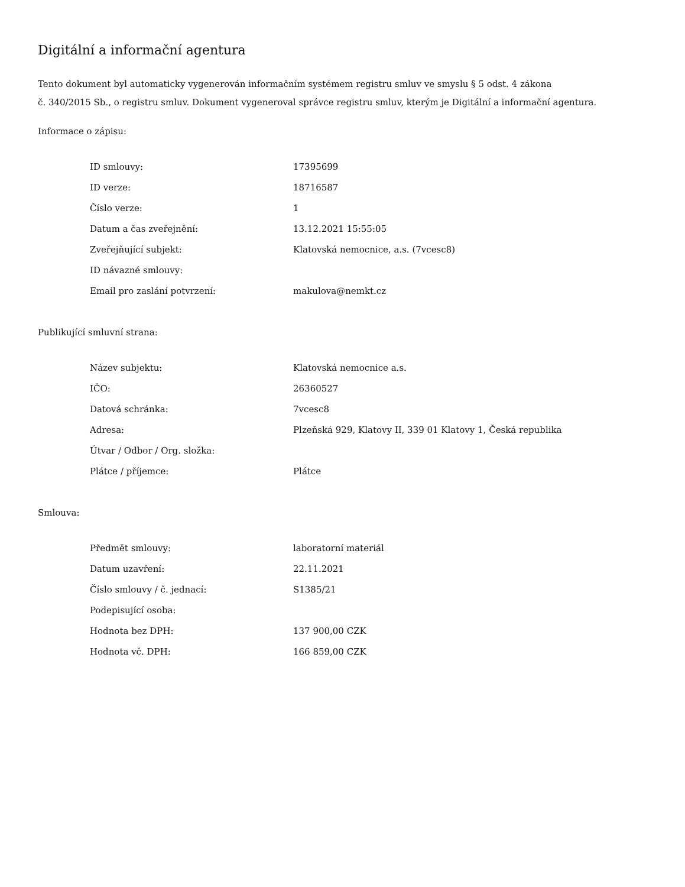Digitální a informační agentura
Tento dokument byl automaticky vygenerován informačním systémem registru smluv ve smyslu § 5 odst. 4 zákona
č. 340/2015 Sb., o registru smluv. Dokument vygeneroval správce registru smluv, kterým je Digitální a informační agentura.
Informace o zápisu:
| ID smlouvy: | 17395699 |
| ID verze: | 18716587 |
| Číslo verze: | 1 |
| Datum a čas zveřejnění: | 13.12.2021 15:55:05 |
| Zveřejňující subjekt: | Klatovská nemocnice, a.s. (7vcesc8) |
| ID návazné smlouvy: | |
| Email pro zaslání potvrzení: | makulova@nemkt.cz |
Publikující smluvní strana:
| Název subjektu: | Klatovská nemocnice a.s. |
| IČO: | 26360527 |
| Datová schránka: | 7vcesc8 |
| Adresa: | Plzeňská 929, Klatovy II, 339 01 Klatovy 1, Česká republika |
| Útvar / Odbor / Org. složka: | |
| Plátce / příjemce: | Plátce |
Smlouva:
| Předmět smlouvy: | laboratorní materiál |
| Datum uzavření: | 22.11.2021 |
| Číslo smlouvy / č. jednací: | S1385/21 |
| Podepisující osoba: | |
| Hodnota bez DPH: | 137 900,00 CZK |
| Hodnota vč. DPH: | 166 859,00 CZK |